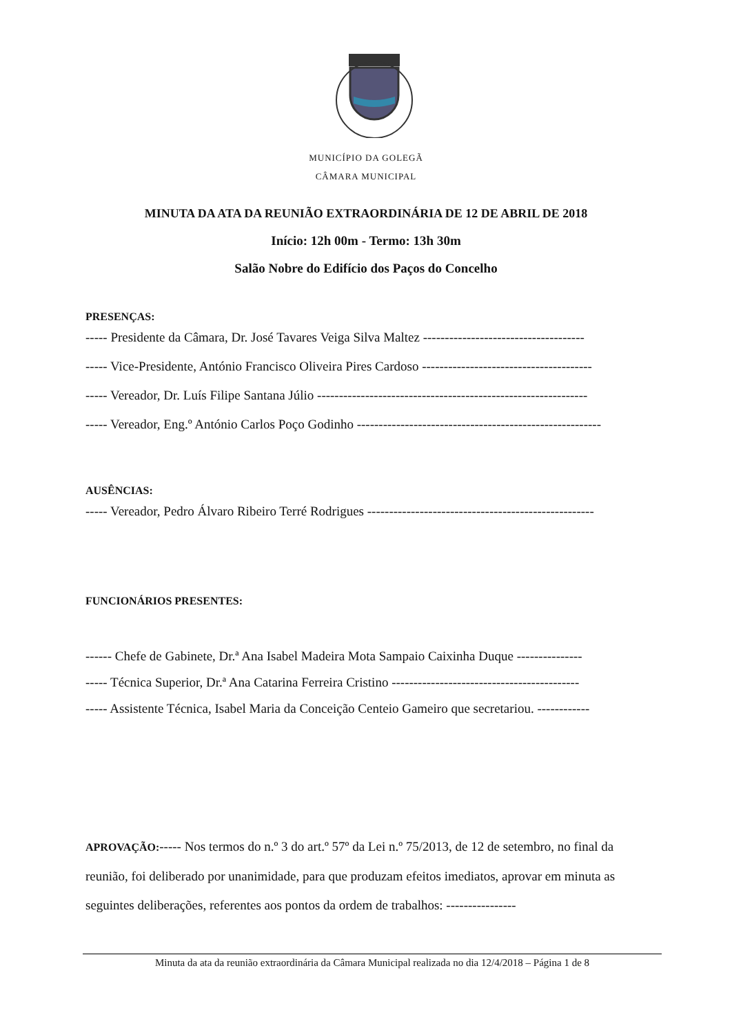MUNICÍPIO DA GOLEGÃ
CÂMARA MUNICIPAL
MINUTA DA ATA DA REUNIÃO EXTRAORDINÁRIA DE 12 DE ABRIL DE 2018
Início: 12h 00m - Termo: 13h 30m
Salão Nobre do Edifício dos Paços do Concelho
PRESENÇAS:
----- Presidente da Câmara, Dr. José Tavares Veiga Silva Maltez -------------------------------------
----- Vice-Presidente, António Francisco Oliveira Pires Cardoso ---------------------------------------
----- Vereador, Dr. Luís Filipe Santana Júlio --------------------------------------------------------------
----- Vereador, Eng.º António Carlos Poço Godinho --------------------------------------------------------
AUSÊNCIAS:
----- Vereador, Pedro Álvaro Ribeiro Terré Rodrigues ----------------------------------------------------
FUNCIONÁRIOS PRESENTES:
------ Chefe de Gabinete, Dr.ª Ana Isabel Madeira Mota Sampaio Caixinha Duque ---------------
----- Técnica Superior, Dr.ª Ana Catarina Ferreira Cristino -------------------------------------------
----- Assistente Técnica, Isabel Maria da Conceição Centeio Gameiro que secretariou. ------------
APROVAÇÃO:----- Nos termos do n.º 3 do art.º 57º da Lei n.º 75/2013, de 12 de setembro, no final da reunião, foi deliberado por unanimidade, para que produzam efeitos imediatos, aprovar em minuta as seguintes deliberações, referentes aos pontos da ordem de trabalhos: ----------------
Minuta da ata da reunião extraordinária da Câmara Municipal realizada no dia 12/4/2018 – Página 1 de 8